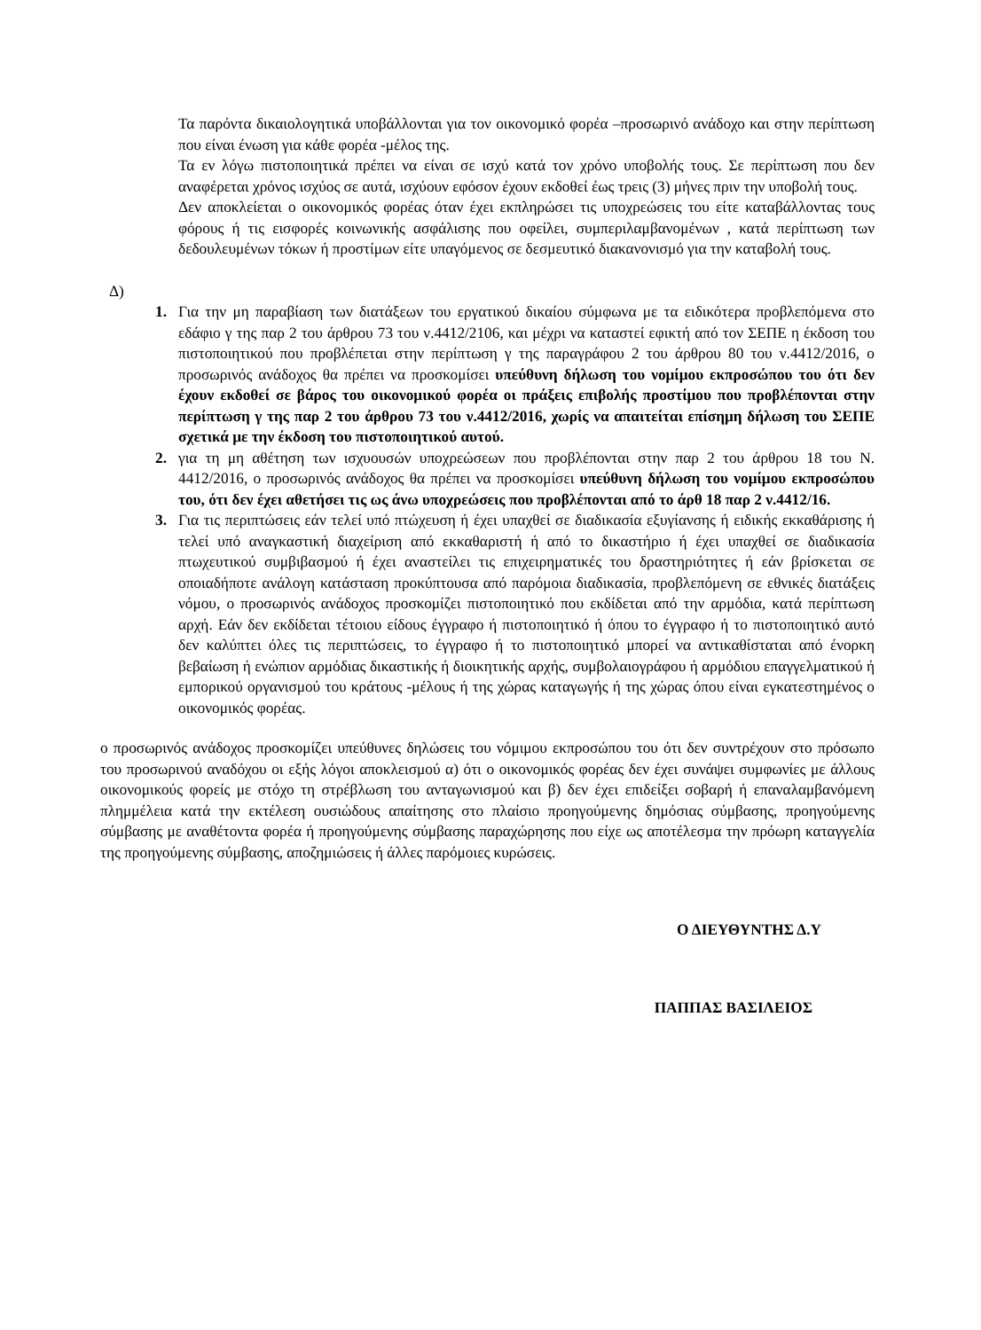Τα παρόντα δικαιολογητικά υποβάλλονται για τον οικονομικό φορέα –προσωρινό ανάδοχο και στην περίπτωση που είναι ένωση για κάθε φορέα -μέλος της.
Τα εν λόγω πιστοποιητικά πρέπει να είναι σε ισχύ κατά τον χρόνο υποβολής τους. Σε περίπτωση που δεν αναφέρεται χρόνος ισχύος σε αυτά, ισχύουν εφόσον έχουν εκδοθεί έως τρεις (3) μήνες πριν την υποβολή τους.
Δεν αποκλείεται ο οικονομικός φορέας όταν έχει εκπληρώσει τις υποχρεώσεις του είτε καταβάλλοντας τους φόρους ή τις εισφορές κοινωνικής ασφάλισης που οφείλει, συμπεριλαμβανομένων , κατά περίπτωση των δεδουλευμένων τόκων ή προστίμων είτε υπαγόμενος σε δεσμευτικό διακανονισμό για την καταβολή τους.
Δ)
1. Για την μη παραβίαση των διατάξεων του εργατικού δικαίου σύμφωνα με τα ειδικότερα προβλεπόμενα στο εδάφιο γ της παρ 2 του άρθρου 73 του ν.4412/2106, και μέχρι να καταστεί εφικτή από τον ΣΕΠΕ η έκδοση του πιστοποιητικού που προβλέπεται στην περίπτωση γ της παραγράφου 2 του άρθρου 80 του ν.4412/2016, ο προσωρινός ανάδοχος θα πρέπει να προσκομίσει υπεύθυνη δήλωση του νομίμου εκπροσώπου του ότι δεν έχουν εκδοθεί σε βάρος του οικονομικού φορέα οι πράξεις επιβολής προστίμου που προβλέπονται στην περίπτωση γ της παρ 2 του άρθρου 73 του ν.4412/2016, χωρίς να απαιτείται επίσημη δήλωση του ΣΕΠΕ σχετικά με την έκδοση του πιστοποιητικού αυτού.
2. για τη μη αθέτηση των ισχυουσών υποχρεώσεων που προβλέπονται στην παρ 2 του άρθρου 18 του Ν. 4412/2016, ο προσωρινός ανάδοχος θα πρέπει να προσκομίσει υπεύθυνη δήλωση του νομίμου εκπροσώπου του, ότι δεν έχει αθετήσει τις ως άνω υποχρεώσεις που προβλέπονται από το άρθ 18 παρ 2 ν.4412/16.
3. Για τις περιπτώσεις εάν τελεί υπό πτώχευση ή έχει υπαχθεί σε διαδικασία εξυγίανσης ή ειδικής εκκαθάρισης ή τελεί υπό αναγκαστική διαχείριση από εκκαθαριστή ή από το δικαστήριο ή έχει υπαχθεί σε διαδικασία πτωχευτικού συμβιβασμού ή έχει αναστείλει τις επιχειρηματικές του δραστηριότητες ή εάν βρίσκεται σε οποιαδήποτε ανάλογη κατάσταση προκύπτουσα από παρόμοια διαδικασία, προβλεπόμενη σε εθνικές διατάξεις νόμου, ο προσωρινός ανάδοχος προσκομίζει πιστοποιητικό που εκδίδεται από την αρμόδια, κατά περίπτωση αρχή. Εάν δεν εκδίδεται τέτοιου είδους έγγραφο ή πιστοποιητικό ή όπου το έγγραφο ή το πιστοποιητικό αυτό δεν καλύπτει όλες τις περιπτώσεις, το έγγραφο ή το πιστοποιητικό μπορεί να αντικαθίσταται από ένορκη βεβαίωση ή ενώπιον αρμόδιας δικαστικής ή διοικητικής αρχής, συμβολαιογράφου ή αρμόδιου επαγγελματικού ή εμπορικού οργανισμού του κράτους -μέλους ή της χώρας καταγωγής ή της χώρας όπου είναι εγκατεστημένος ο οικονομικός φορέας.
ο προσωρινός ανάδοχος προσκομίζει υπεύθυνες δηλώσεις του νόμιμου εκπροσώπου του ότι δεν συντρέχουν στο πρόσωπο του προσωρινού αναδόχου οι εξής λόγοι αποκλεισμού α) ότι ο οικονομικός φορέας δεν έχει συνάψει συμφωνίες με άλλους οικονομικούς φορείς με στόχο τη στρέβλωση του ανταγωνισμού και β) δεν έχει επιδείξει σοβαρή ή επαναλαμβανόμενη πλημμέλεια κατά την εκτέλεση ουσιώδους απαίτησης στο πλαίσιο προηγούμενης δημόσιας σύμβασης, προηγούμενης σύμβασης με αναθέτοντα φορέα ή προηγούμενης σύμβασης παραχώρησης που είχε ως αποτέλεσμα την πρόωρη καταγγελία της προηγούμενης σύμβασης, αποζημιώσεις ή άλλες παρόμοιες κυρώσεις.
Ο ΔΙΕΥΘΥΝΤΗΣ Δ.Υ
ΠΑΠΠΑΣ ΒΑΣΙΛΕΙΟΣ